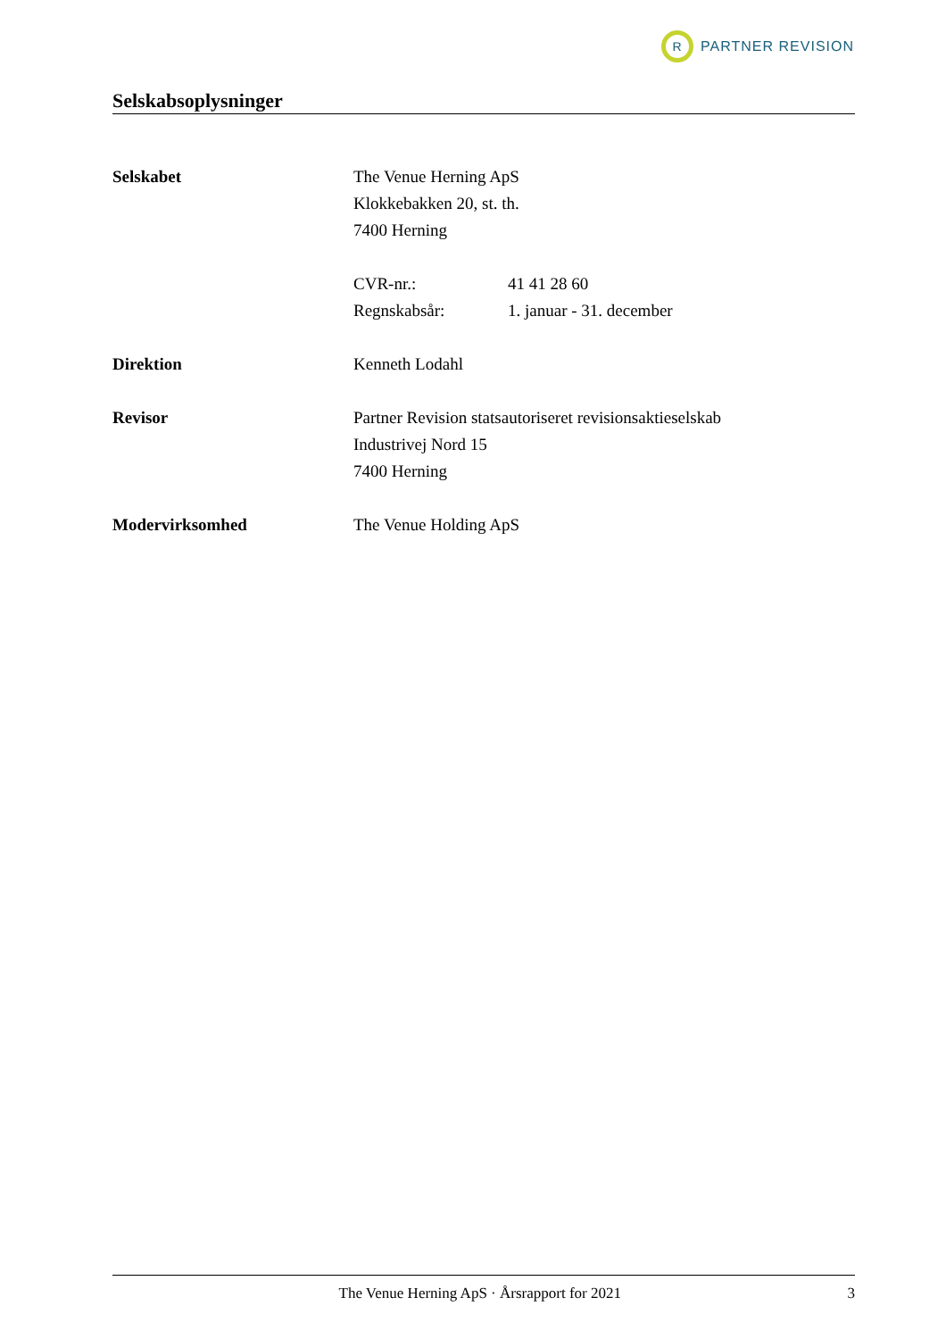R
PARTNER REVISION
Selskabsoplysninger
Selskabet The Venue Herning ApS
Klokkebakken 20, st. th.
7400 Herning
CVR-nr.:
Regnskabsår:
41 41 28 60
1. januar - 31. december
Direktion Kenneth Lodahl
Revisor Partner Revision statsautoriseret revisionsaktieselskab
Industrivej Nord 15
7400 Herning
Modervirksomhed The Venue Holding ApS
The Venue Herning ApS · Årsrapport for 2021
3